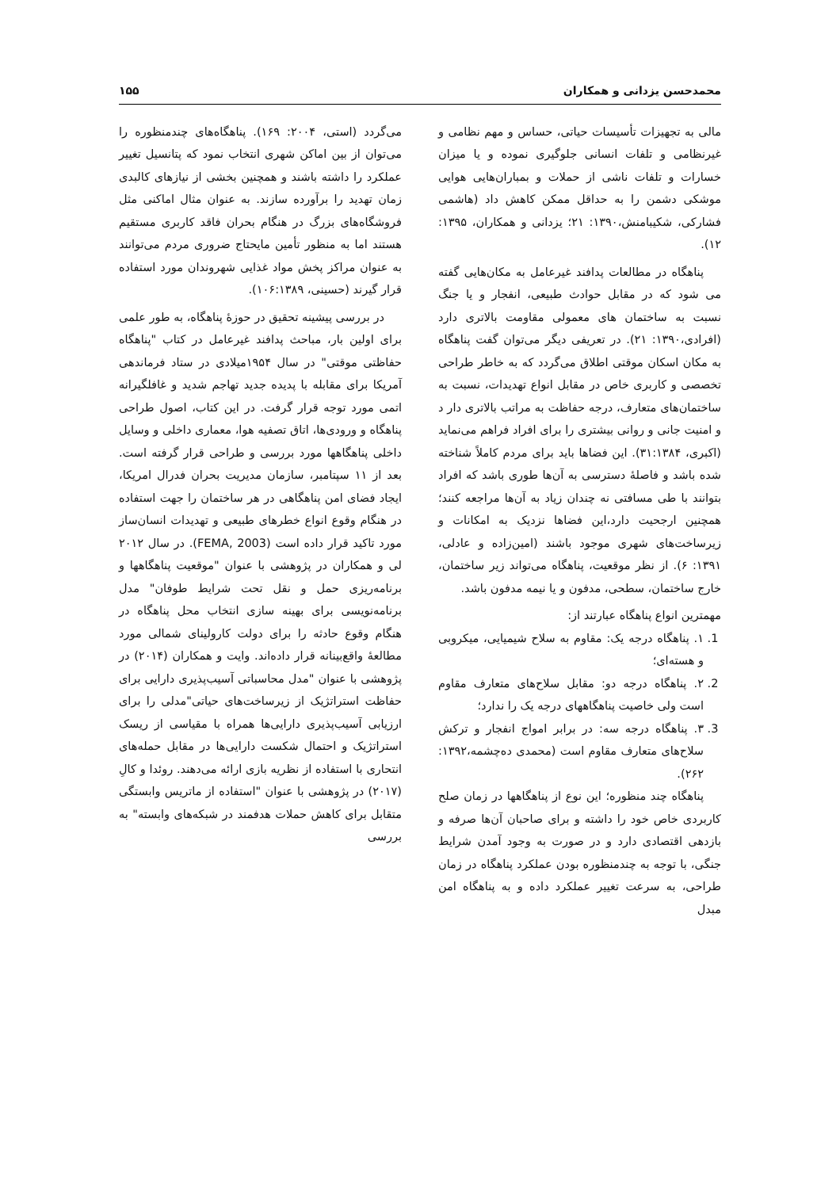محمدحسن یزدانی و همکاران ۱۵۵
مالی به تجهیزات تأسیسات حیاتی، حساس و مهم نظامی و غیرنظامی و تلفات انسانی جلوگیری نموده و یا میزان خسارات و تلفات ناشی از حملات و بمباران‌هایی هوایی موشکی دشمن را به حداقل ممکن کاهش داد (هاشمی فشارکی، شکیبامنش،۱۳۹۰: ۲۱؛ یزدانی و همکاران، ۱۳۹۵: ۱۲).
پناهگاه در مطالعات پدافند غیرعامل به مکان‌هایی گفته می شود که در مقابل حوادث طبیعی، انفجار و یا جنگ نسبت به ساختمان های معمولی مقاومت بالاتری دارد (افرادی،۱۳۹۰: ۲۱). در تعریفی دیگر می‌توان گفت پناهگاه به مکان اسکان موقتی اطلاق می‌گردد که به خاطر طراحی تخصصی و کاربری خاص در مقابل انواع تهدیدات، نسبت به ساختمان‌های متعارف، درجه حفاظت به مراتب بالاتری دار د و امنیت جانی و روانی بیشتری را برای افراد فراهم می‌نماید (اکبری، ۳۱:۱۳۸۴). این فضاها باید برای مردم کاملاً شناخته شده باشد و فاصلۀ دسترسی به آن‌ها طوری باشد که افراد بتوانند با طی مسافتی نه چندان زیاد به آن‌ها مراجعه کنند؛ همچنین ارجحیت دارد،این فضاها نزدیک به امکانات و زیرساخت‌های شهری موجود باشند (امین‌زاده و عادلی، ۱۳۹۱: ۶). از نظر موقعیت، پناهگاه می‌تواند زیر ساختمان، خارج ساختمان، سطحی، مدفون و یا نیمه مدفون باشد.
مهمترین انواع پناهگاه عبارتند از:
1. ۱. پناهگاه درجه یک: مقاوم به سلاح شیمیایی، میکروبی و هسته‌ای؛
2. ۲. پناهگاه درجه دو: مقابل سلاح‌های متعارف مقاوم است ولی خاصیت پناهگاههای درجه یک را ندارد؛
3. ۳. پناهگاه درجه سه: در برابر امواج انفجار و ترکش سلاح‌های متعارف مقاوم است (محمدی ده‌چشمه،۱۳۹۲: ۲۶۲).
پناهگاه چند منظوره؛ این نوع از پناهگاهها در زمان صلح کاربردی خاص خود را داشته و برای صاحبان آن‌ها صرفه و بازدهی اقتصادی دارد و در صورت به وجود آمدن شرایط جنگی، با توجه به چندمنظوره بودن عملکرد پناهگاه در زمان طراحی، به سرعت تغییر عملکرد داده و به پناهگاه امن مبدل
می‌گردد (استی، ۲۰۰۴: ۱۶۹). پناهگاه‌های چندمنظوره را می‌توان از بین اماکن شهری انتخاب نمود که پتانسیل تغییر عملکرد را داشته باشند و همچنین بخشی از نیازهای کالبدی زمان تهدید را برآورده سازند. به عنوان مثال اماکنی مثل فروشگاه‌های بزرگ در هنگام بحران فاقد کاربری مستقیم هستند اما به منظور تأمین مایحتاج ضروری مردم می‌توانند به عنوان مراکز پخش مواد غذایی شهروندان مورد استفاده قرار گیرند (حسینی، ۱۰۶:۱۳۸۹).
در بررسی پیشینه تحقیق در حوزۀ پناهگاه، به طور علمی برای اولین بار، مباحث پدافند غیرعامل در کتاب "پناهگاه حفاظتی موقتی" در سال ۱۹۵۴میلادی در ستاد فرماندهی آمریکا برای مقابله با پدیده جدید تهاجم شدید و غافلگیرانه اتمی مورد توجه قرار گرفت. در این کتاب، اصول طراحی پناهگاه و ورودی‌ها، اتاق تصفیه هوا، معماری داخلی و وسایل داخلی پناهگاهها مورد بررسی و طراحی قرار گرفته است. بعد از ۱۱ سپتامبر، سازمان مدیریت بحران فدرال امریکا، ایجاد فضای امن پناهگاهی در هر ساختمان را جهت استفاده در هنگام وقوع انواع خطرهای طبیعی و تهدیدات انسان‌ساز مورد تاکید قرار داده است (FEMA, 2003). در سال ۲۰۱۲ لی و همکاران در پژوهشی با عنوان "موقعیت پناهگاهها و برنامه‌ریزی حمل و نقل تحت شرایط طوفان" مدل برنامه‌نویسی برای بهینه سازی انتخاب محل پناهگاه در هنگام وقوع حادثه را برای دولت کارولینای شمالی مورد مطالعۀ واقع‌بینانه قرار داده‌اند. وایت و همکاران (۲۰۱۴) در پژوهشی با عنوان "مدل محاسباتی آسیب‌پذیری دارایی برای حفاظت استراتژیک از زیرساخت‌های حیاتی"مدلی را برای ارزیابی آسیب‌پذیری دارایی‌ها همراه با مقیاسی از ریسک استراتژیک و احتمال شکست دارایی‌ها در مقابل حمله‌های انتحاری با استفاده از نظریه بازی ارائه می‌دهند. روئدا و کالِ (۲۰۱۷) در پژوهشی با عنوان "استفاده از ماتریس وابستگی متقابل برای کاهش حملات هدفمند در شبکه‌های وابسته" به بررسی